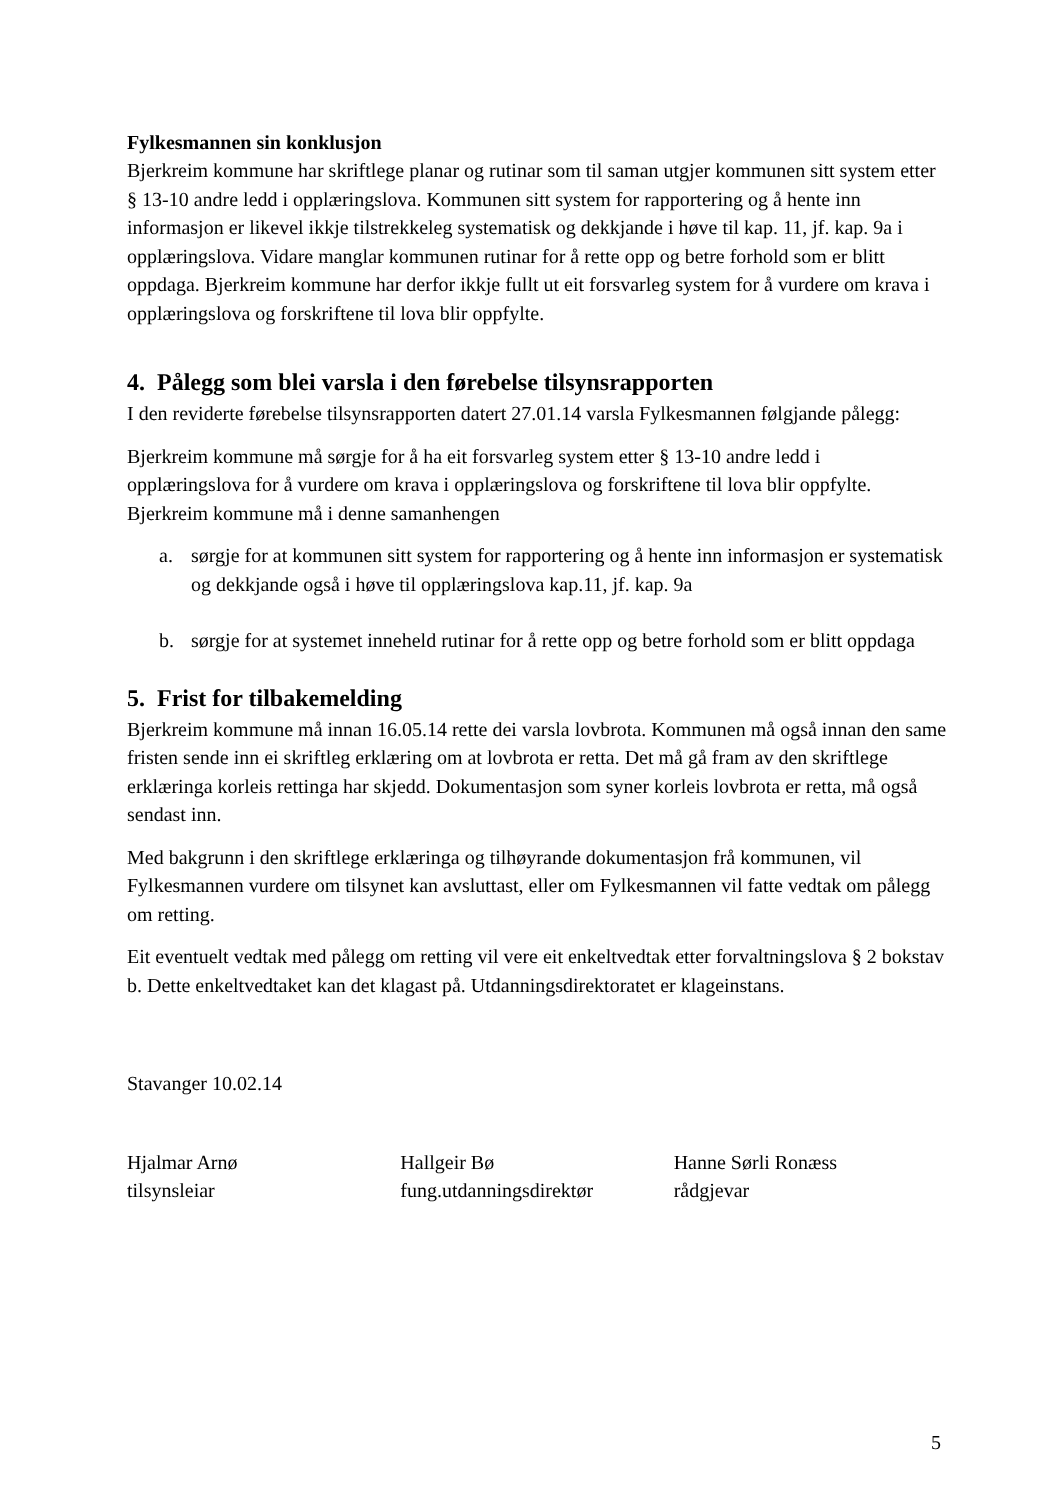Fylkesmannen sin konklusjon
Bjerkreim kommune har skriftlege planar og rutinar som til saman utgjer kommunen sitt system etter § 13-10 andre ledd i opplæringslova. Kommunen sitt system for rapportering og å hente inn informasjon er likevel ikkje tilstrekkeleg systematisk og dekkjande i høve til kap. 11, jf. kap. 9a i opplæringslova. Vidare manglar kommunen rutinar for å rette opp og betre forhold som er blitt oppdaga. Bjerkreim kommune har derfor ikkje fullt ut eit forsvarleg system for å vurdere om krava i opplæringslova og forskriftene til lova blir oppfylte.
4. Pålegg som blei varsla i den førebelse tilsynsrapporten
I den reviderte førebelse tilsynsrapporten datert 27.01.14 varsla Fylkesmannen følgjande pålegg:
Bjerkreim kommune må sørgje for å ha eit forsvarleg system etter § 13-10 andre ledd i opplæringslova for å vurdere om krava i opplæringslova og forskriftene til lova blir oppfylte. Bjerkreim kommune må i denne samanhengen
a. sørgje for at kommunen sitt system for rapportering og å hente inn informasjon er systematisk og dekkjande også i høve til opplæringslova kap.11, jf. kap. 9a
b. sørgje for at systemet inneheld rutinar for å rette opp og betre forhold som er blitt oppdaga
5. Frist for tilbakemelding
Bjerkreim kommune må innan 16.05.14 rette dei varsla lovbrota. Kommunen må også innan den same fristen sende inn ei skriftleg erklæring om at lovbrota er retta. Det må gå fram av den skriftlege erklæringa korleis rettinga har skjedd. Dokumentasjon som syner korleis lovbrota er retta, må også sendast inn.
Med bakgrunn i den skriftlege erklæringa og tilhøyrande dokumentasjon frå kommunen, vil Fylkesmannen vurdere om tilsynet kan avsluttast, eller om Fylkesmannen vil fatte vedtak om pålegg om retting.
Eit eventuelt vedtak med pålegg om retting vil vere eit enkeltvedtak etter forvaltningslova § 2 bokstav b. Dette enkeltvedtaket kan det klagast på. Utdanningsdirektoratet er klageinstans.
Stavanger 10.02.14
Hjalmar Arnø
tilsynsleiar
Hallgeir Bø
fung.utdanningsdirektør
Hanne Sørli Ronæss
rådgjevar
5